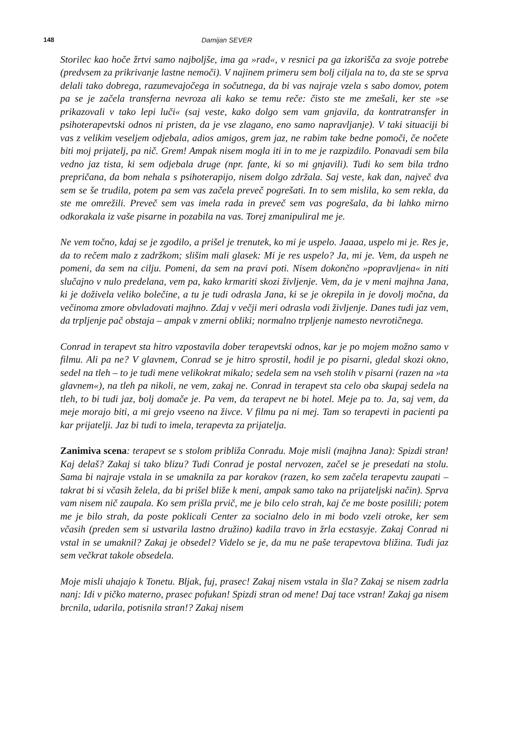148 Damijan SEVER
Storilec kao hoče žrtvi samo najboljše, ima ga »rad«, v resnici pa ga izkorišča za svoje potrebe (predvsem za prikrivanje lastne nemoči). V najinem primeru sem bolj ciljala na to, da ste se sprva delali tako dobrega, razumevajočega in sočutnega, da bi vas najraje vzela s sabo domov, potem pa se je začela transferna nevroza ali kako se temu reče: čisto ste me zmešali, ker ste »se prikazovali v tako lepi luči« (saj veste, kako dolgo sem vam gnjavila, da kontratransfer in psihoterapevtski odnos ni pristen, da je vse zlagano, eno samo napravljanje). V taki situaciji bi vas z velikim veseljem odjebala, adios amigos, grem jaz, ne rabim take bedne pomoči, če nočete biti moj prijatelj, pa nič. Grem! Ampak nisem mogla iti in to me je razpizdilo. Ponavadi sem bila vedno jaz tista, ki sem odjebala druge (npr. fante, ki so mi gnjavili). Tudi ko sem bila trdno prepričana, da bom nehala s psihoterapijo, nisem dolgo zdržala. Saj veste, kak dan, največ dva sem se še trudila, potem pa sem vas začela preveč pogrešati. In to sem mislila, ko sem rekla, da ste me omrežili. Preveč sem vas imela rada in preveč sem vas pogrešala, da bi lahko mirno odkorakala iz vaše pisarne in pozabila na vas. Torej zmanipuliral me je.
Ne vem točno, kdaj se je zgodilo, a prišel je trenutek, ko mi je uspelo. Jaaaa, uspelo mi je. Res je, da to rečem malo z zadržkom; slišim mali glasek: Mi je res uspelo? Ja, mi je. Vem, da uspeh ne pomeni, da sem na cilju. Pomeni, da sem na pravi poti. Nisem dokončno »popravljena« in niti slučajno v nulo predelana, vem pa, kako krmariti skozi življenje. Vem, da je v meni majhna Jana, ki je doživela veliko bolečine, a tu je tudi odrasla Jana, ki se je okrepila in je dovolj močna, da večinoma zmore obvladovati majhno. Zdaj v večji meri odrasla vodi življenje. Danes tudi jaz vem, da trpljenje pač obstaja – ampak v zmerni obliki; normalno trpljenje namesto nevrotičnega.
Conrad in terapevt sta hitro vzpostavila dober terapevtski odnos, kar je po mojem možno samo v filmu. Ali pa ne? V glavnem, Conrad se je hitro sprostil, hodil je po pisarni, gledal skozi okno, sedel na tleh – to je tudi mene velikokrat mikalo; sedela sem na vseh stolih v pisarni (razen na »ta glavnem«), na tleh pa nikoli, ne vem, zakaj ne. Conrad in terapevt sta celo oba skupaj sedela na tleh, to bi tudi jaz, bolj domače je. Pa vem, da terapevt ne bi hotel. Meje pa to. Ja, saj vem, da meje morajo biti, a mi grejo vseeno na živce. V filmu pa ni mej. Tam so terapevti in pacienti pa kar prijatelji. Jaz bi tudi to imela, terapevta za prijatelja.
Zanimiva scena: terapevt se s stolom približa Conradu. Moje misli (majhna Jana): Spizdi stran! Kaj delaš? Zakaj si tako blizu? Tudi Conrad je postal nervozen, začel se je presedati na stolu. Sama bi najraje vstala in se umaknila za par korakov (razen, ko sem začela terapevtu zaupati – takrat bi si včasih želela, da bi prišel bliže k meni, ampak samo tako na prijateljski način). Sprva vam nisem nič zaupala. Ko sem prišla prvič, me je bilo celo strah, kaj če me boste posilili; potem me je bilo strah, da poste poklicali Center za socialno delo in mi bodo vzeli otroke, ker sem včasih (preden sem si ustvarila lastno družino) kadila travo in žrla ecstasyje. Zakaj Conrad ni vstal in se umaknil? Zakaj je obsedel? Videlo se je, da mu ne paše terapevtova bližina. Tudi jaz sem večkrat takole obsedela.
Moje misli uhajajo k Tonetu. Bljak, fuj, prasec! Zakaj nisem vstala in šla? Zakaj se nisem zadrla nanj: Idi v pičko materno, prasec pofukan! Spizdi stran od mene! Daj tace vstran! Zakaj ga nisem brcnila, udarila, potisnila stran!? Zakaj nisem